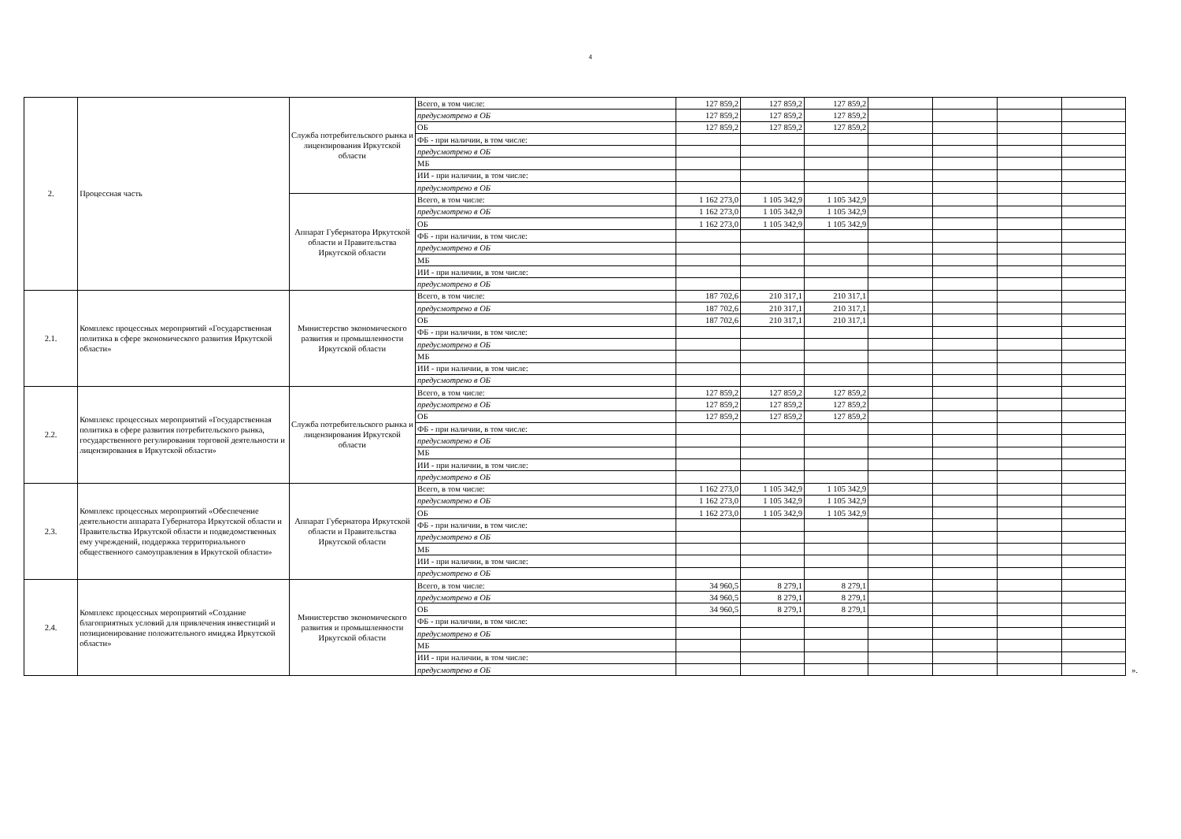4
| 2. | Процессная часть | Служба потребительского рынка и лицензирования Иркутской области | Всего, в том числе: | 127 859,2 | 127 859,2 | 127 859,2 | | | | |
| | | | предусмотрено в ОБ | 127 859,2 | 127 859,2 | 127 859,2 | | | | |
| | | | ОБ | 127 859,2 | 127 859,2 | 127 859,2 | | | | |
| | | | ФБ - при наличии, в том числе: | | | | | | | |
| | | | предусмотрено в ОБ | | | | | | | |
| | | | МБ | | | | | | | |
| | | | ИИ - при наличии, в том числе: | | | | | | | |
| | | | предусмотрено в ОБ | | | | | | | |
| | | Аппарат Губернатора Иркутской области и Правительства Иркутской области | Всего, в том числе: | 1 162 273,0 | 1 105 342,9 | 1 105 342,9 | | | | |
| | | | предусмотрено в ОБ | 1 162 273,0 | 1 105 342,9 | 1 105 342,9 | | | | |
| | | | ОБ | 1 162 273,0 | 1 105 342,9 | 1 105 342,9 | | | | |
| | | | ФБ - при наличии, в том числе: | | | | | | | |
| | | | предусмотрено в ОБ | | | | | | | |
| | | | МБ | | | | | | | |
| | | | ИИ - при наличии, в том числе: | | | | | | | |
| | | | предусмотрено в ОБ | | | | | | | |
| 2.1. | Комплекс процессных мероприятий «Государственная политика в сфере экономического развития Иркутской области» | Министерство экономического развития и промышленности Иркутской области | Всего, в том числе: | 187 702,6 | 210 317,1 | 210 317,1 | | | | |
| | | | предусмотрено в ОБ | 187 702,6 | 210 317,1 | 210 317,1 | | | | |
| | | | ОБ | 187 702,6 | 210 317,1 | 210 317,1 | | | | |
| | | | ФБ - при наличии, в том числе: | | | | | | | |
| | | | предусмотрено в ОБ | | | | | | | |
| | | | МБ | | | | | | | |
| | | | ИИ - при наличии, в том числе: | | | | | | | |
| | | | предусмотрено в ОБ | | | | | | | |
| 2.2. | Комплекс процессных мероприятий «Государственная политика в сфере развития потребительского рынка, государственного регулирования торговой деятельности и лицензирования в Иркутской области» | Служба потребительского рынка и лицензирования Иркутской области | Всего, в том числе: | 127 859,2 | 127 859,2 | 127 859,2 | | | | |
| | | | предусмотрено в ОБ | 127 859,2 | 127 859,2 | 127 859,2 | | | | |
| | | | ОБ | 127 859,2 | 127 859,2 | 127 859,2 | | | | |
| | | | ФБ - при наличии, в том числе: | | | | | | | |
| | | | предусмотрено в ОБ | | | | | | | |
| | | | МБ | | | | | | | |
| | | | ИИ - при наличии, в том числе: | | | | | | | |
| | | | предусмотрено в ОБ | | | | | | | |
| 2.3. | Комплекс процессных мероприятий «Обеспечение деятельности аппарата Губернатора Иркутской области и Правительства Иркутской области и подведомственных ему учреждений, поддержка территориального общественного самоуправления в Иркутской области» | Аппарат Губернатора Иркутской области и Правительства Иркутской области | Всего, в том числе: | 1 162 273,0 | 1 105 342,9 | 1 105 342,9 | | | | |
| | | | предусмотрено в ОБ | 1 162 273,0 | 1 105 342,9 | 1 105 342,9 | | | | |
| | | | ОБ | 1 162 273,0 | 1 105 342,9 | 1 105 342,9 | | | | |
| | | | ФБ - при наличии, в том числе: | | | | | | | |
| | | | предусмотрено в ОБ | | | | | | | |
| | | | МБ | | | | | | | |
| | | | ИИ - при наличии, в том числе: | | | | | | | |
| | | | предусмотрено в ОБ | | | | | | | |
| 2.4. | Комплекс процессных мероприятий «Создание благоприятных условий для привлечения инвестиций и позиционирование положительного имиджа Иркутской области» | Министерство экономического развития и промышленности Иркутской области | Всего, в том числе: | 34 960,5 | 8 279,1 | 8 279,1 | | | | |
| | | | предусмотрено в ОБ | 34 960,5 | 8 279,1 | 8 279,1 | | | | |
| | | | ОБ | 34 960,5 | 8 279,1 | 8 279,1 | | | | |
| | | | ФБ - при наличии, в том числе: | | | | | | | |
| | | | предусмотрено в ОБ | | | | | | | |
| | | | МБ | | | | | | | |
| | | | ИИ - при наличии, в том числе: | | | | | | | |
| | | | предусмотрено в ОБ | | | | | | | ». |